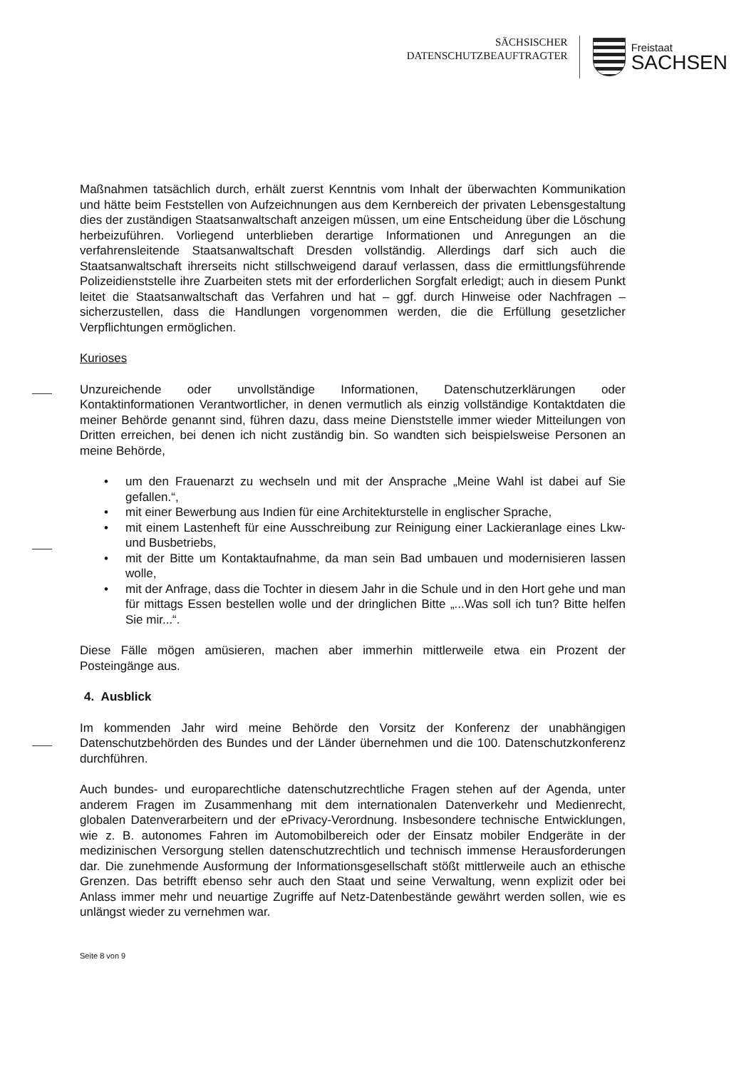SÄCHSISCHER
DATENSCHUTZBEAUFTRAGTER
Freistaat
SACHSEN
Maßnahmen tatsächlich durch, erhält zuerst Kenntnis vom Inhalt der überwachten Kommunikation und hätte beim Feststellen von Aufzeichnungen aus dem Kernbereich der privaten Lebensgestaltung dies der zuständigen Staatsanwaltschaft anzeigen müssen, um eine Entscheidung über die Löschung herbeizuführen. Vorliegend unterblieben derartige Informationen und Anregungen an die verfahrensleitende Staatsanwaltschaft Dresden vollständig. Allerdings darf sich auch die Staatsanwaltschaft ihrerseits nicht stillschweigend darauf verlassen, dass die ermittlungsführende Polizeidienststelle ihre Zuarbeiten stets mit der erforderlichen Sorgfalt erledigt; auch in diesem Punkt leitet die Staatsanwaltschaft das Verfahren und hat – ggf. durch Hinweise oder Nachfragen – sicherzustellen, dass die Handlungen vorgenommen werden, die die Erfüllung gesetzlicher Verpflichtungen ermöglichen.
Kurioses
Unzureichende oder unvollständige Informationen, Datenschutzerklärungen oder Kontaktinformationen Verantwortlicher, in denen vermutlich als einzig vollständige Kontaktdaten die meiner Behörde genannt sind, führen dazu, dass meine Dienststelle immer wieder Mitteilungen von Dritten erreichen, bei denen ich nicht zuständig bin. So wandten sich beispielsweise Personen an meine Behörde,
• um den Frauenarzt zu wechseln und mit der Ansprache „Meine Wahl ist dabei auf Sie gefallen.“,
• mit einer Bewerbung aus Indien für eine Architekturstelle in englischer Sprache,
• mit einem Lastenheft für eine Ausschreibung zur Reinigung einer Lackieranlage eines Lkw- und Busbetriebs,
• mit der Bitte um Kontaktaufnahme, da man sein Bad umbauen und modernisieren lassen wolle,
• mit der Anfrage, dass die Tochter in diesem Jahr in die Schule und in den Hort gehe und man für mittags Essen bestellen wolle und der dringlichen Bitte „...Was soll ich tun? Bitte helfen Sie mir...“.
Diese Fälle mögen amüsieren, machen aber immerhin mittlerweile etwa ein Prozent der Posteingänge aus.
4. Ausblick
Im kommenden Jahr wird meine Behörde den Vorsitz der Konferenz der unabhängigen Datenschutzbehörden des Bundes und der Länder übernehmen und die 100. Datenschutzkonferenz durchführen.
Auch bundes- und europarechtliche datenschutzrechtliche Fragen stehen auf der Agenda, unter anderem Fragen im Zusammenhang mit dem internationalen Datenverkehr und Medienrecht, globalen Datenverarbeitern und der ePrivacy-Verordnung. Insbesondere technische Entwicklungen, wie z. B. autonomes Fahren im Automobilbereich oder der Einsatz mobiler Endgeräte in der medizinischen Versorgung stellen datenschutzrechtlich und technisch immense Herausforderungen dar. Die zunehmende Ausformung der Informationsgesellschaft stößt mittlerweile auch an ethische Grenzen. Das betrifft ebenso sehr auch den Staat und seine Verwaltung, wenn explizit oder bei Anlass immer mehr und neuartige Zugriffe auf Netz-Datenbestände gewährt werden sollen, wie es unlängst wieder zu vernehmen war.
Seite 8 von 9